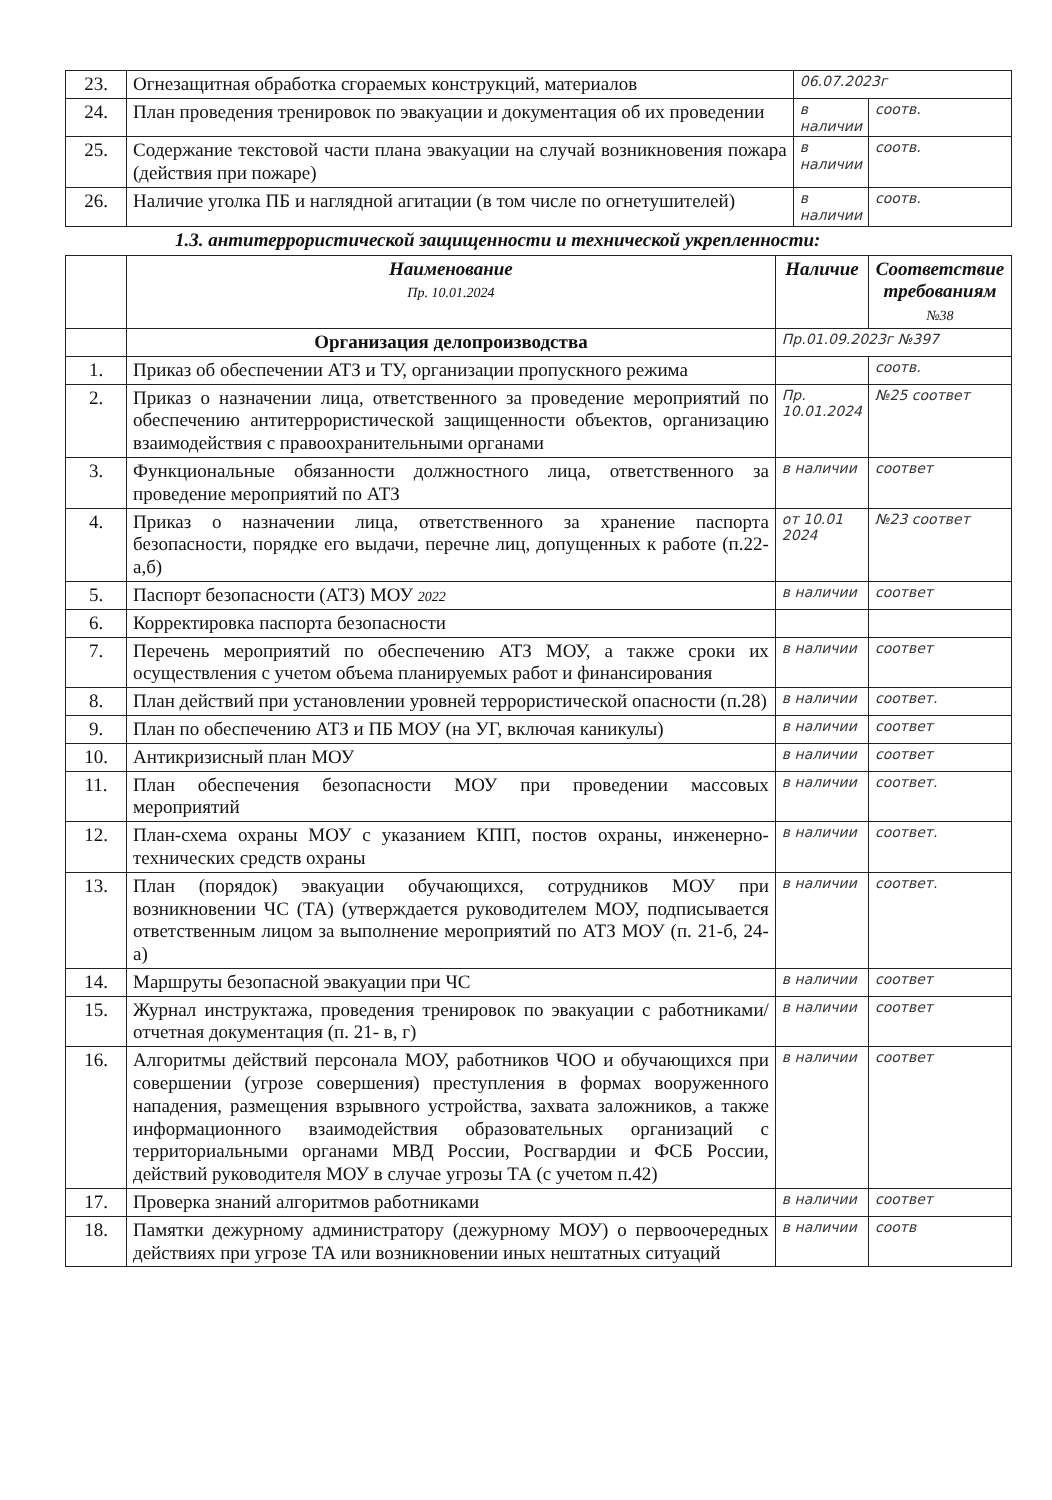| 23. | Огнезащитная обработка сгораемых конструкций, материалов | 06.07.2023г | |
| 24. | План проведения тренировок по эвакуации и документация об их проведении | в наличии | соотв. |
| 25. | Содержание текстовой части плана эвакуации на случай возникновения пожара (действия при пожаре) | в наличии | соотв. |
| 26. | Наличие уголка ПБ и наглядной агитации (в том числе по огнетушителей) | в наличии | соотв. |
1.3. антитеррористической защищенности и технической укрепленности:
| | Наименование Пр. 10.01.2024 | Наличие | Соответствие требованиям №38 |
| --- | --- | --- | --- |
| | Организация делопроизводства | Пр.01.09.2023г №397 | |
| 1. | Приказ об обеспечении АТЗ и ТУ, организации пропускного режима | | соотв. |
| 2. | Приказ о назначении лица, ответственного за проведение мероприятий по обеспечению антитеррористической защищенности объектов, организацию взаимодействия с правоохранительными органами | Пр. 10.01.2024 | №25 соответ |
| 3. | Функциональные обязанности должностного лица, ответственного за проведение мероприятий по АТЗ | в наличии | соответ |
| 4. | Приказ о назначении лица, ответственного за хранение паспорта безопасности, порядке его выдачи, перечне лиц, допущенных к работе (п.22-а,б) | от 10.01 2024 | №23 соответ |
| 5. | Паспорт безопасности (АТЗ) МОУ 2022 | в наличии | соответ |
| 6. | Корректировка паспорта безопасности | | |
| 7. | Перечень мероприятий по обеспечению АТЗ МОУ, а также сроки их осуществления с учетом объема планируемых работ и финансирования | в наличии | соответ |
| 8. | План действий при установлении уровней террористической опасности (п.28) | в наличии | соответ. |
| 9. | План по обеспечению АТЗ и ПБ МОУ (на УГ, включая каникулы) | в наличии | соответ |
| 10. | Антикризисный план МОУ | в наличии | соответ |
| 11. | План обеспечения безопасности МОУ при проведении массовых мероприятий | в наличии | соответ. |
| 12. | План-схема охраны МОУ с указанием КПП, постов охраны, инженерно-технических средств охраны | в наличии | соответ. |
| 13. | План (порядок) эвакуации обучающихся, сотрудников МОУ при возникновении ЧС (ТА) (утверждается руководителем МОУ, подписывается ответственным лицом за выполнение мероприятий по АТЗ МОУ (п. 21-б, 24-а) | в наличии | соответ. |
| 14. | Маршруты безопасной эвакуации при ЧС | в наличии | соответ |
| 15. | Журнал инструктажа, проведения тренировок по эвакуации с работниками/ отчетная документация (п. 21- в, г) | в наличии | соответ |
| 16. | Алгоритмы действий персонала МОУ, работников ЧОО и обучающихся при совершении (угрозе совершения) преступления в формах вооруженного нападения, размещения взрывного устройства, захвата заложников, а также информационного взаимодействия образовательных организаций с территориальными органами МВД России, Росгвардии и ФСБ России, действий руководителя МОУ в случае угрозы ТА (с учетом п.42) | в наличии | соответ |
| 17. | Проверка знаний алгоритмов работниками | в наличии | соответ |
| 18. | Памятки дежурному администратору (дежурному МОУ) о первоочередных действиях при угрозе ТА или возникновении иных нештатных ситуаций | в наличии | соотв |